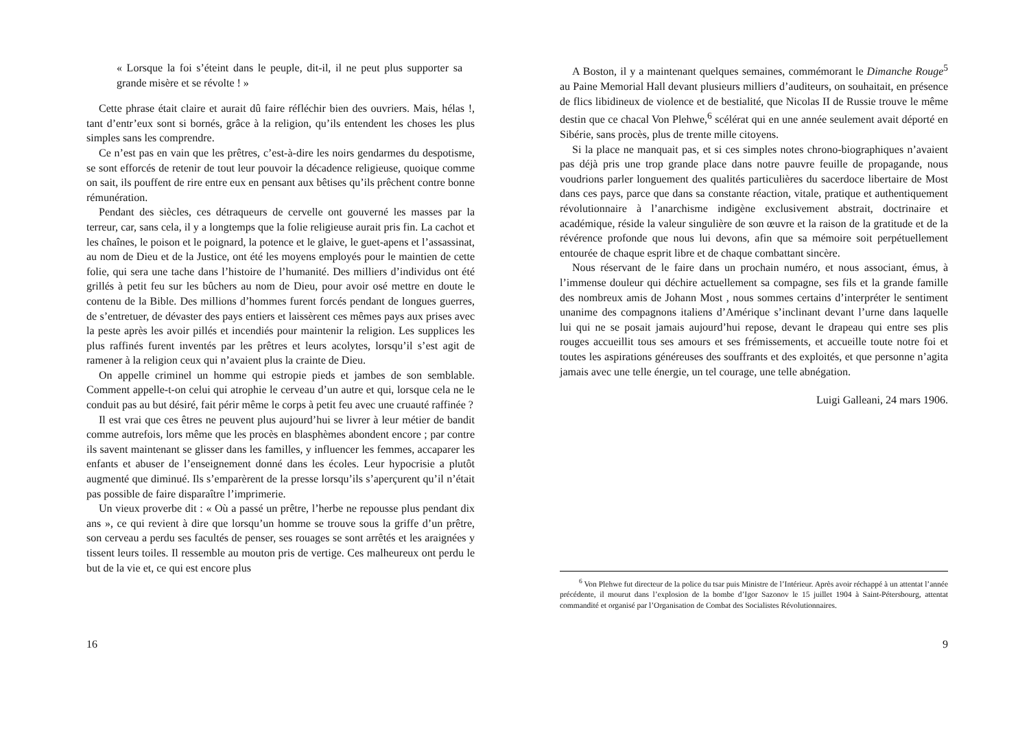« Lorsque la foi s’éteint dans le peuple, dit-il, il ne peut plus supporter sa grande misère et se révolte ! »
Cette phrase était claire et aurait dû faire réfléchir bien des ouvriers. Mais, hélas !, tant d’entr’eux sont si bornés, grâce à la religion, qu’ils entendent les choses les plus simples sans les comprendre.
Ce n’est pas en vain que les prêtres, c’est-à-dire les noirs gendarmes du despotisme, se sont efforcés de retenir de tout leur pouvoir la décadence religieuse, quoique comme on sait, ils pouffent de rire entre eux en pensant aux bêtises qu’ils prêchent contre bonne rémunération.
Pendant des siècles, ces détraqueurs de cervelle ont gouverné les masses par la terreur, car, sans cela, il y a longtemps que la folie religieuse aurait pris fin. La cachot et les chaînes, le poison et le poignard, la potence et le glaive, le guet-apens et l’assassinat, au nom de Dieu et de la Justice, ont été les moyens employés pour le maintien de cette folie, qui sera une tache dans l’histoire de l’humanité. Des milliers d’individus ont été grillés à petit feu sur les bûchers au nom de Dieu, pour avoir osé mettre en doute le contenu de la Bible. Des millions d’hommes furent forcés pendant de longues guerres, de s’entretuer, de dévaster des pays entiers et laissèrent ces mêmes pays aux prises avec la peste après les avoir pillés et incendiés pour maintenir la religion. Les supplices les plus raffinés furent inventés par les prêtres et leurs acolytes, lorsqu’il s’est agit de ramener à la religion ceux qui n’avaient plus la crainte de Dieu.
On appelle criminel un homme qui estropie pieds et jambes de son semblable. Comment appelle-t-on celui qui atrophie le cerveau d’un autre et qui, lorsque cela ne le conduit pas au but désiré, fait périr même le corps à petit feu avec une cruauté raffinée ?
Il est vrai que ces êtres ne peuvent plus aujourd’hui se livrer à leur métier de bandit comme autrefois, lors même que les procès en blasphèmes abondent encore ; par contre ils savent maintenant se glisser dans les familles, y influencer les femmes, accaparer les enfants et abuser de l’enseignement donné dans les écoles. Leur hypocrisie a plutôt augmenté que diminué. Ils s’emparèrent de la presse lorsqu’ils s’aperçurent qu’il n’était pas possible de faire disparaître l’imprimerie.
Un vieux proverbe dit : « Où a passé un prêtre, l’herbe ne repousse plus pendant dix ans », ce qui revient à dire que lorsqu’un homme se trouve sous la griffe d’un prêtre, son cerveau a perdu ses facultés de penser, ses rouages se sont arrêtés et les araignées y tissent leurs toiles. Il ressemble au mouton pris de vertige. Ces malheureux ont perdu le but de la vie et, ce qui est encore plus
16
A Boston, il y a maintenant quelques semaines, commémorant le Dimanche Rouge<sup>5</sup> au Paine Memorial Hall devant plusieurs milliers d’auditeurs, on souhaitait, en présence de flics libidineux de violence et de bestialité, que Nicolas II de Russie trouve le même destin que ce chacal Von Plehwe,<sup>6</sup> scélérat qui en une année seulement avait déporté en Sibérie, sans procès, plus de trente mille citoyens.
Si la place ne manquait pas, et si ces simples notes chrono-biographiques n’avaient pas déjà pris une trop grande place dans notre pauvre feuille de propagande, nous voudrions parler longuement des qualités particulières du sacerdoce libertaire de Most dans ces pays, parce que dans sa constante réaction, vitale, pratique et authentiquement révolutionnaire à l’anarchisme indigène exclusivement abstrait, doctrinaire et académique, réside la valeur singulière de son œuvre et la raison de la gratitude et de la révérence profonde que nous lui devons, afin que sa mémoire soit perpétuellement entourée de chaque esprit libre et de chaque combattant sincère.
Nous réservant de le faire dans un prochain numéro, et nous associant, émus, à l’immense douleur qui déchire actuellement sa compagne, ses fils et la grande famille des nombreux amis de Johann Most , nous sommes certains d’interpréter le sentiment unanime des compagnons italiens d’Amérique s’inclinant devant l’urne dans laquelle lui qui ne se posait jamais aujourd’hui repose, devant le drapeau qui entre ses plis rouges accueillit tous ses amours et ses frémissements, et accueille toute notre foi et toutes les aspirations généreuses des souffrants et des exploités, et que personne n’agita jamais avec une telle énergie, un tel courage, une telle abnégation.
Luigi Galleani, 24 mars 1906.
<sup>6</sup> Von Plehwe fut directeur de la police du tsar puis Ministre de l’Intérieur. Après avoir réchappé à un attentat l’année précédente, il mourut dans l’explosion de la bombe d’Igor Sazonov le 15 juillet 1904 à Saint-Pétersbourg, attentat commandité et organisé par l’Organisation de Combat des Socialistes Révolutionnaires.
9